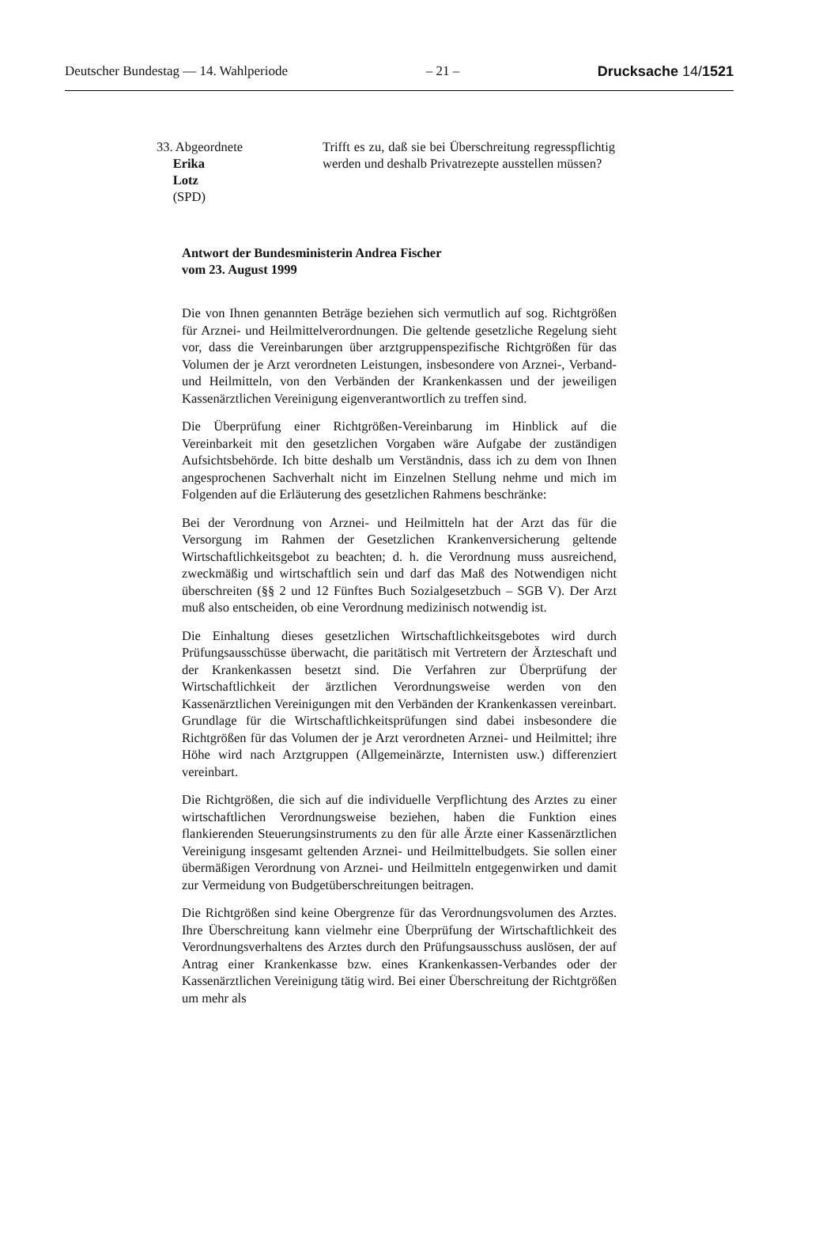Deutscher Bundestag — 14. Wahlperiode – 21 – Drucksache 14/1521
33. Abgeordnete
Erika
Lotz
(SPD)
Trifft es zu, daß sie bei Überschreitung regresspflichtig werden und deshalb Privatrezepte ausstellen müssen?
Antwort der Bundesministerin Andrea Fischer
vom 23. August 1999
Die von Ihnen genannten Beträge beziehen sich vermutlich auf sog. Richtgrößen für Arznei- und Heilmittelverordnungen. Die geltende gesetzliche Regelung sieht vor, dass die Vereinbarungen über arztgruppenspezifische Richtgrößen für das Volumen der je Arzt verordneten Leistungen, insbesondere von Arznei-, Verband- und Heilmitteln, von den Verbänden der Krankenkassen und der jeweiligen Kassenärztlichen Vereinigung eigenverantwortlich zu treffen sind.
Die Überprüfung einer Richtgrößen-Vereinbarung im Hinblick auf die Vereinbarkeit mit den gesetzlichen Vorgaben wäre Aufgabe der zuständigen Aufsichtsbehörde. Ich bitte deshalb um Verständnis, dass ich zu dem von Ihnen angesprochenen Sachverhalt nicht im Einzelnen Stellung nehme und mich im Folgenden auf die Erläuterung des gesetzlichen Rahmens beschränke:
Bei der Verordnung von Arznei- und Heilmitteln hat der Arzt das für die Versorgung im Rahmen der Gesetzlichen Krankenversicherung geltende Wirtschaftlichkeitsgebot zu beachten; d. h. die Verordnung muss ausreichend, zweckmäßig und wirtschaftlich sein und darf das Maß des Notwendigen nicht überschreiten (§§ 2 und 12 Fünftes Buch Sozialgesetzbuch – SGB V). Der Arzt muß also entscheiden, ob eine Verordnung medizinisch notwendig ist.
Die Einhaltung dieses gesetzlichen Wirtschaftlichkeitsgebotes wird durch Prüfungsausschüsse überwacht, die paritätisch mit Vertretern der Ärzteschaft und der Krankenkassen besetzt sind. Die Verfahren zur Überprüfung der Wirtschaftlichkeit der ärztlichen Verordnungsweise werden von den Kassenärztlichen Vereinigungen mit den Verbänden der Krankenkassen vereinbart. Grundlage für die Wirtschaftlichkeitsprüfungen sind dabei insbesondere die Richtgrößen für das Volumen der je Arzt verordneten Arznei- und Heilmittel; ihre Höhe wird nach Arztgruppen (Allgemeinärzte, Internisten usw.) differenziert vereinbart.
Die Richtgrößen, die sich auf die individuelle Verpflichtung des Arztes zu einer wirtschaftlichen Verordnungsweise beziehen, haben die Funktion eines flankierenden Steuerungsinstruments zu den für alle Ärzte einer Kassenärztlichen Vereinigung insgesamt geltenden Arznei- und Heilmittelbudgets. Sie sollen einer übermäßigen Verordnung von Arznei- und Heilmitteln entgegenwirken und damit zur Vermeidung von Budgetüberschreitungen beitragen.
Die Richtgrößen sind keine Obergrenze für das Verordnungsvolumen des Arztes. Ihre Überschreitung kann vielmehr eine Überprüfung der Wirtschaftlichkeit des Verordnungsverhaltens des Arztes durch den Prüfungsausschuss auslösen, der auf Antrag einer Krankenkasse bzw. eines Krankenkassen-Verbandes oder der Kassenärztlichen Vereinigung tätig wird. Bei einer Überschreitung der Richtgrößen um mehr als